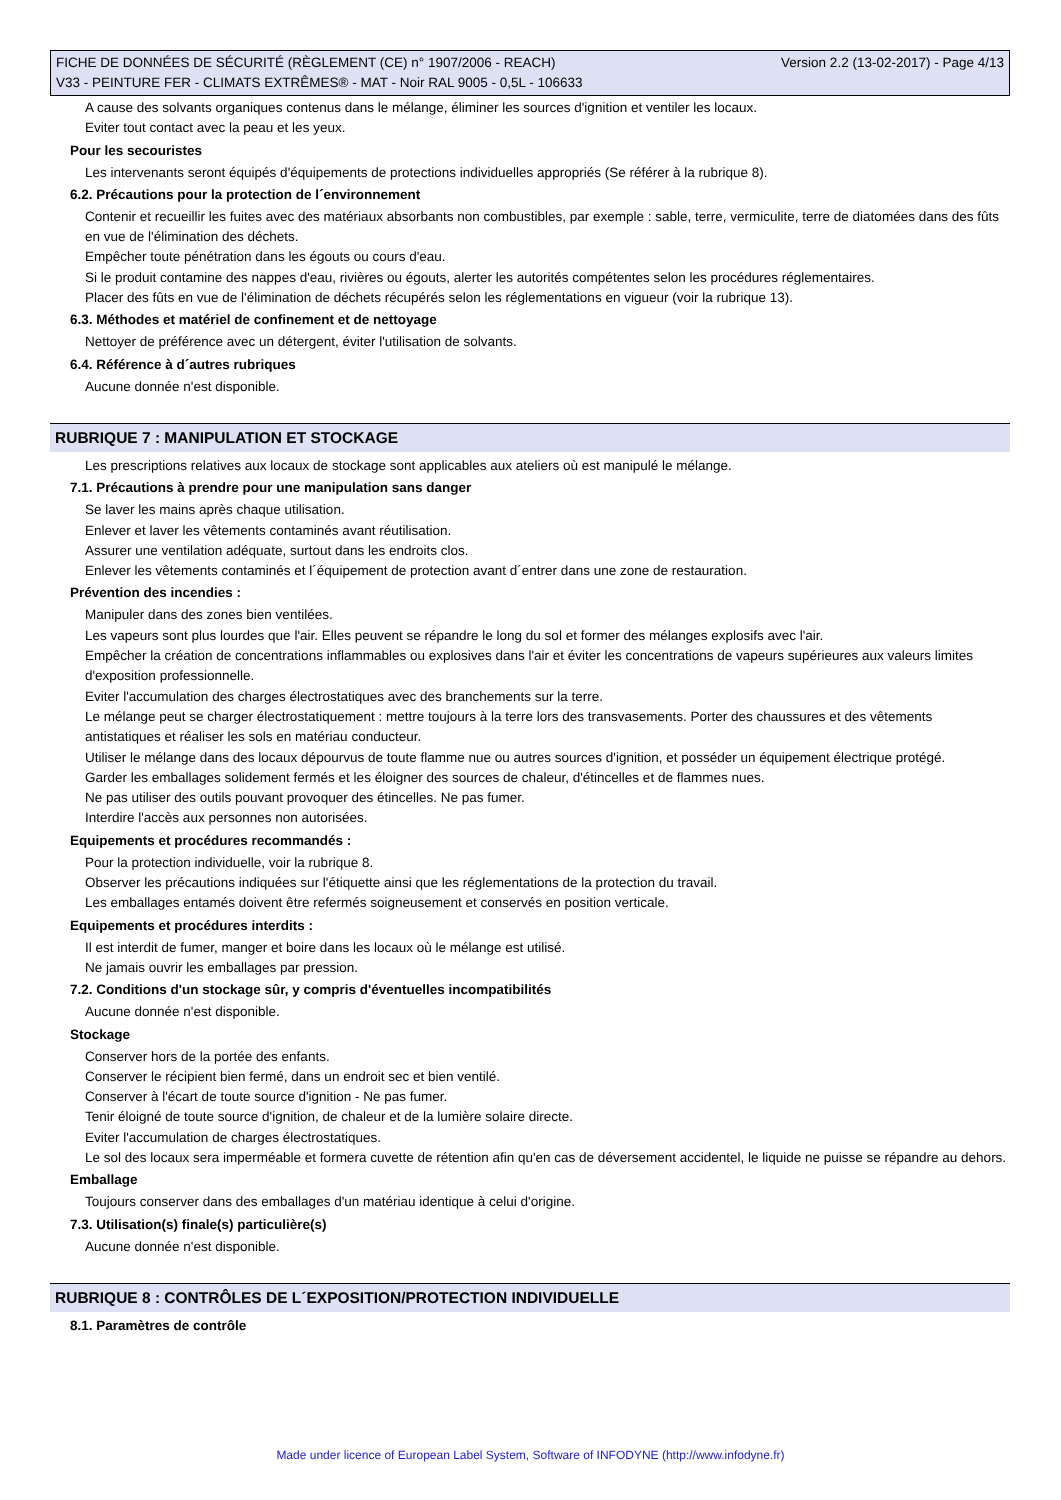FICHE DE DONNÉES DE SÉCURITÉ (RÈGLEMENT (CE) n° 1907/2006 - REACH) Version 2.2 (13-02-2017) - Page 4/13
V33 - PEINTURE FER - CLIMATS EXTRÊMES® - MAT - Noir RAL 9005 - 0,5L - 106633
A cause des solvants organiques contenus dans le mélange, éliminer les sources d'ignition et ventiler les locaux.
Eviter tout contact avec la peau et les yeux.
Pour les secouristes
Les intervenants seront équipés d'équipements de protections individuelles appropriés (Se référer à la rubrique 8).
6.2. Précautions pour la protection de l´environnement
Contenir et recueillir les fuites avec des matériaux absorbants non combustibles, par exemple : sable, terre, vermiculite, terre de diatomées dans des fûts en vue de l'élimination des déchets.
Empêcher toute pénétration dans les égouts ou cours d'eau.
Si le produit contamine des nappes d'eau, rivières ou égouts, alerter les autorités compétentes selon les procédures réglementaires.
Placer des fûts en vue de l'élimination de déchets récupérés selon les réglementations en vigueur (voir la rubrique 13).
6.3. Méthodes et matériel de confinement et de nettoyage
Nettoyer de préférence avec un détergent, éviter l'utilisation de solvants.
6.4. Référence à d´autres rubriques
Aucune donnée n'est disponible.
RUBRIQUE 7 : MANIPULATION ET STOCKAGE
Les prescriptions relatives aux locaux de stockage sont applicables aux ateliers où est manipulé le mélange.
7.1. Précautions à prendre pour une manipulation sans danger
Se laver les mains après chaque utilisation.
Enlever et laver les vêtements contaminés avant réutilisation.
Assurer une ventilation adéquate, surtout dans les endroits clos.
Enlever les vêtements contaminés et l´équipement de protection avant d´entrer dans une zone de restauration.
Prévention des incendies :
Manipuler dans des zones bien ventilées.
Les vapeurs sont plus lourdes que l'air. Elles peuvent se répandre le long du sol et former des mélanges explosifs avec l'air.
Empêcher la création de concentrations inflammables ou explosives dans l'air et éviter les concentrations de vapeurs supérieures aux valeurs limites d'exposition professionnelle.
Eviter l'accumulation des charges électrostatiques avec des branchements sur la terre.
Le mélange peut se charger électrostatiquement : mettre toujours à la terre lors des transvasements. Porter des chaussures et des vêtements antistatiques et réaliser les sols en matériau conducteur.
Utiliser le mélange dans des locaux dépourvus de toute flamme nue ou autres sources d'ignition, et posséder un équipement électrique protégé.
Garder les emballages solidement fermés et les éloigner des sources de chaleur, d'étincelles et de flammes nues.
Ne pas utiliser des outils pouvant provoquer des étincelles. Ne pas fumer.
Interdire l'accès aux personnes non autorisées.
Equipements et procédures recommandés :
Pour la protection individuelle, voir la rubrique 8.
Observer les précautions indiquées sur l'étiquette ainsi que les réglementations de la protection du travail.
Les emballages entamés doivent être refermés soigneusement et conservés en position verticale.
Equipements et procédures interdits :
Il est interdit de fumer, manger et boire dans les locaux où le mélange est utilisé.
Ne jamais ouvrir les emballages par pression.
7.2. Conditions d'un stockage sûr, y compris d'éventuelles incompatibilités
Aucune donnée n'est disponible.
Stockage
Conserver hors de la portée des enfants.
Conserver le récipient bien fermé, dans un endroit sec et bien ventilé.
Conserver à l'écart de toute source d'ignition - Ne pas fumer.
Tenir éloigné de toute source d'ignition, de chaleur et de la lumière solaire directe.
Eviter l'accumulation de charges électrostatiques.
Le sol des locaux sera imperméable et formera cuvette de rétention afin qu'en cas de déversement accidentel, le liquide ne puisse se répandre au dehors.
Emballage
Toujours conserver dans des emballages d'un matériau identique à celui d'origine.
7.3. Utilisation(s) finale(s) particulière(s)
Aucune donnée n'est disponible.
RUBRIQUE 8 : CONTRÔLES DE L´EXPOSITION/PROTECTION INDIVIDUELLE
8.1. Paramètres de contrôle
Made under licence of European Label System, Software of INFODYNE (http://www.infodyne.fr)